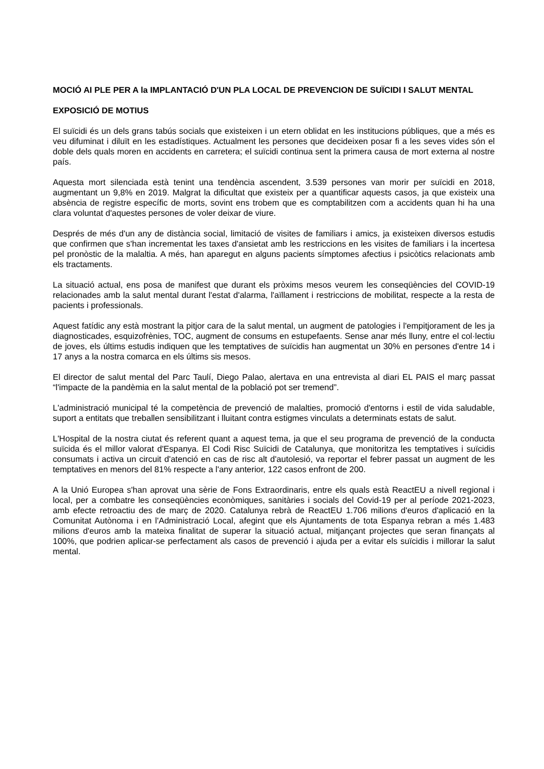MOCIÓ AI PLE PER A la IMPLANTACIÓ D'UN PLA LOCAL DE PREVENCION DE SUÏCIDI I SALUT MENTAL
EXPOSICIÓ DE MOTIUS
El suïcidi és un dels grans tabús socials que existeixen i un etern oblidat en les institucions públiques, que a més es veu difuminat i diluït en les estadístiques. Actualment les persones que decideixen posar fi a les seves vides són el doble dels quals moren en accidents en carretera; el suïcidi continua sent la primera causa de mort externa al nostre país.
Aquesta mort silenciada està tenint una tendència ascendent, 3.539 persones van morir per suïcidi en 2018, augmentant un 9,8% en 2019. Malgrat la dificultat que existeix per a quantificar aquests casos, ja que existeix una absència de registre específic de morts, sovint ens trobem que es comptabilitzen com a accidents quan hi ha una clara voluntat d'aquestes persones de voler deixar de viure.
Després de més d'un any de distància social, limitació de visites de familiars i amics, ja existeixen diversos estudis que confirmen que s'han incrementat les taxes d'ansietat amb les restriccions en les visites de familiars i la incertesa pel pronòstic de la malaltia. A més, han aparegut en alguns pacients símptomes afectius i psicòtics relacionats amb els tractaments.
La situació actual, ens posa de manifest que durant els pròxims mesos veurem les conseqüències del COVID-19 relacionades amb la salut mental durant l'estat d'alarma, l'aïllament i restriccions de mobilitat, respecte a la resta de pacients i professionals.
Aquest fatídic any està mostrant la pitjor cara de la salut mental, un augment de patologies i l'empitjorament de les ja diagnosticades, esquizofrènies, TOC, augment de consums en estupefaents. Sense anar més lluny, entre el col·lectiu de joves, els últims estudis indiquen que les temptatives de suïcidis han augmentat un 30% en persones d'entre 14 i 17 anys a la nostra comarca en els últims sis mesos.
El director de salut mental del Parc Taulí, Diego Palao, alertava en una entrevista al diari EL PAIS el març passat “l'impacte de la pandèmia en la salut mental de la població pot ser tremend”.
L'administració municipal té la competència de prevenció de malalties, promoció d'entorns i estil de vida saludable, suport a entitats que treballen sensibilitzant i lluitant contra estigmes vinculats a determinats estats de salut.
L'Hospital de la nostra ciutat és referent quant a aquest tema, ja que el seu programa de prevenció de la conducta suïcida és el millor valorat d'Espanya. El Codi Risc Suïcidi de Catalunya, que monitoritza les temptatives i suïcidis consumats i activa un circuit d'atenció en cas de risc alt d'autolesió, va reportar el febrer passat un augment de les temptatives en menors del 81% respecte a l'any anterior, 122 casos enfront de 200.
A la Unió Europea s'han aprovat una sèrie de Fons Extraordinaris, entre els quals està ReactEU a nivell regional i local, per a combatre les conseqüències econòmiques, sanitàries i socials del Covid-19 per al període 2021-2023, amb efecte retroactiu des de març de 2020. Catalunya rebrà de ReactEU 1.706 milions d'euros d'aplicació en la Comunitat Autònoma i en l'Administració Local, afegint que els Ajuntaments de tota Espanya rebran a més 1.483 milions d'euros amb la mateixa finalitat de superar la situació actual, mitjançant projectes que seran finançats al 100%, que podrien aplicar-se perfectament als casos de prevenció i ajuda per a evitar els suïcidis i millorar la salut mental.